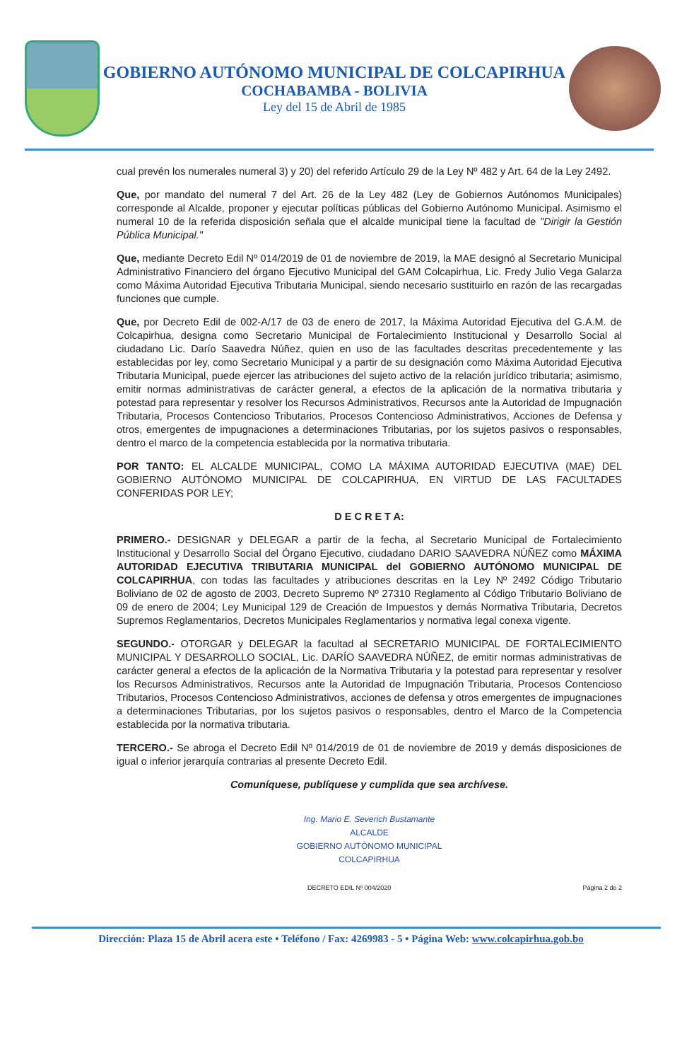GOBIERNO AUTÓNOMO MUNICIPAL DE COLCAPIRHUA
COCHABAMBA - BOLIVIA
Ley del 15 de Abril de 1985
cual prevén los numerales numeral 3) y 20) del referido Artículo 29 de la Ley Nº 482 y Art. 64 de la Ley 2492.
Que, por mandato del numeral 7 del Art. 26 de la Ley 482 (Ley de Gobiernos Autónomos Municipales) corresponde al Alcalde, proponer y ejecutar políticas públicas del Gobierno Autónomo Municipal. Asimismo el numeral 10 de la referida disposición señala que el alcalde municipal tiene la facultad de "Dirigir la Gestión Pública Municipal."
Que, mediante Decreto Edil Nº 014/2019 de 01 de noviembre de 2019, la MAE designó al Secretario Municipal Administrativo Financiero del órgano Ejecutivo Municipal del GAM Colcapirhua, Lic. Fredy Julio Vega Galarza como Máxima Autoridad Ejecutiva Tributaria Municipal, siendo necesario sustituirlo en razón de las recargadas funciones que cumple.
Que, por Decreto Edil de 002-A/17 de 03 de enero de 2017, la Máxima Autoridad Ejecutiva del G.A.M. de Colcapirhua, designa como Secretario Municipal de Fortalecimiento Institucional y Desarrollo Social al ciudadano Lic. Darío Saavedra Núñez, quien en uso de las facultades descritas precedentemente y las establecidas por ley, como Secretario Municipal y a partir de su designación como Máxima Autoridad Ejecutiva Tributaria Municipal, puede ejercer las atribuciones del sujeto activo de la relación jurídico tributaria; asimismo, emitir normas administrativas de carácter general, a efectos de la aplicación de la normativa tributaria y potestad para representar y resolver los Recursos Administrativos, Recursos ante la Autoridad de Impugnación Tributaria, Procesos Contencioso Tributarios, Procesos Contencioso Administrativos, Acciones de Defensa y otros, emergentes de impugnaciones a determinaciones Tributarias, por los sujetos pasivos o responsables, dentro el marco de la competencia establecida por la normativa tributaria.
POR TANTO: EL ALCALDE MUNICIPAL, COMO LA MÁXIMA AUTORIDAD EJECUTIVA (MAE) DEL GOBIERNO AUTÓNOMO MUNICIPAL DE COLCAPIRHUA, EN VIRTUD DE LAS FACULTADES CONFERIDAS POR LEY;
D E C R E T A:
PRIMERO.- DESIGNAR y DELEGAR a partir de la fecha, al Secretario Municipal de Fortalecimiento Institucional y Desarrollo Social del Órgano Ejecutivo, ciudadano DARIO SAAVEDRA NÚÑEZ como MÁXIMA AUTORIDAD EJECUTIVA TRIBUTARIA MUNICIPAL del GOBIERNO AUTÓNOMO MUNICIPAL DE COLCAPIRHUA, con todas las facultades y atribuciones descritas en la Ley Nº 2492 Código Tributario Boliviano de 02 de agosto de 2003, Decreto Supremo Nº 27310 Reglamento al Código Tributario Boliviano de 09 de enero de 2004; Ley Municipal 129 de Creación de Impuestos y demás Normativa Tributaria, Decretos Supremos Reglamentarios, Decretos Municipales Reglamentarios y normativa legal conexa vigente.
SEGUNDO.- OTORGAR y DELEGAR la facultad al SECRETARIO MUNICIPAL DE FORTALECIMIENTO MUNICIPAL Y DESARROLLO SOCIAL, Lic. DARÍO SAAVEDRA NÚÑEZ, de emitir normas administrativas de carácter general a efectos de la aplicación de la Normativa Tributaria y la potestad para representar y resolver los Recursos Administrativos, Recursos ante la Autoridad de Impugnación Tributaria, Procesos Contencioso Tributarios, Procesos Contencioso Administrativos, acciones de defensa y otros emergentes de impugnaciones a determinaciones Tributarias, por los sujetos pasivos o responsables, dentro el Marco de la Competencia establecida por la normativa tributaria.
TERCERO.- Se abroga el Decreto Edil Nº 014/2019 de 01 de noviembre de 2019 y demás disposiciones de igual o inferior jerarquía contrarias al presente Decreto Edil.
Comuníquese, publíquese y cumplida que sea archívese.
Ing. Mario E. Severich Bustamante
ALCALDE
GOBIERNO AUTÓNOMO MUNICIPAL
COLCAPIRHUA
DECRETO EDIL Nº 004/2020 Página 2 de 2
Dirección: Plaza 15 de Abril acera este • Teléfono / Fax: 4269983 - 5 • Página Web: www.colcapirhua.gob.bo